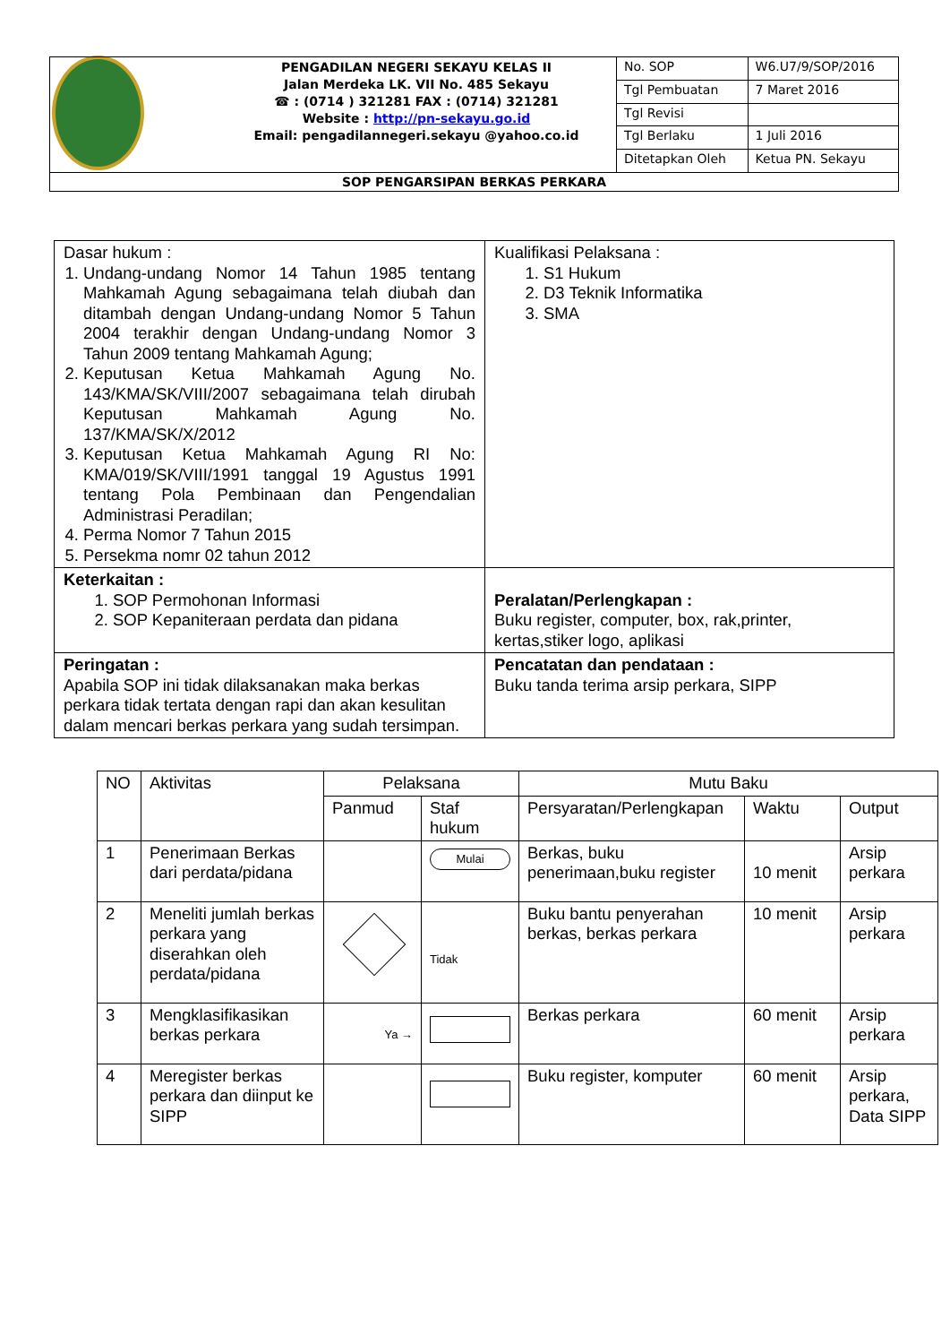| | PENGADILAN NEGERI SEKAYU KELAS II Jalan Merdeka LK. VII No. 485 Sekayu ☎ : (0714 ) 321281 FAX : (0714) 321281 Website : http://pn-sekayu.go.id Email: pengadilannegeri.sekayu @yahoo.co.id | No. SOP | W6.U7/9/SOP/2016 |
| | | Tgl Pembuatan | 7 Maret 2016 |
| | | Tgl Revisi | |
| | | Tgl Berlaku | 1 Juli 2016 |
| | | Ditetapkan Oleh | Ketua PN. Sekayu |
| SOP PENGARSIPAN BERKAS PERKARA | | | |
| Dasar hukum : 1. Undang-undang Nomor 14 Tahun 1985 tentang Mahkamah Agung sebagaimana telah diubah dan ditambah dengan Undang-undang Nomor 5 Tahun 2004 terakhir dengan Undang-undang Nomor 3 Tahun 2009 tentang Mahkamah Agung; 2. Keputusan Ketua Mahkamah Agung No. 143/KMA/SK/VIII/2007 sebagaimana telah dirubah Keputusan Mahkamah Agung No. 137/KMA/SK/X/2012 3. Keputusan Ketua Mahkamah Agung RI No: KMA/019/SK/VIII/1991 tanggal 19 Agustus 1991 tentang Pola Pembinaan dan Pengendalian Administrasi Peradilan; 4. Perma Nomor 7 Tahun 2015 5. Persekma nomr 02 tahun 2012 | Kualifikasi Pelaksana : 1. S1 Hukum 2. D3 Teknik Informatika 3. SMA |
| Keterkaitan : 1. SOP Permohonan Informasi 2. SOP Kepaniteraan perdata dan pidana | Peralatan/Perlengkapan : Buku register, computer, box, rak,printer, kertas,stiker logo, aplikasi |
| Peringatan : Apabila SOP ini tidak dilaksanakan maka berkas perkara tidak tertata dengan rapi dan akan kesulitan dalam mencari berkas perkara yang sudah tersimpan. | Pencatatan dan pendataan : Buku tanda terima arsip perkara, SIPP |
| NO | Aktivitas | Pelaksana | | Mutu Baku | | |
| --- | --- | --- | --- | --- | --- | --- |
| | | Panmud | Staf hukum | Persyaratan/Perlengkapan | Waktu | Output |
| 1 | Penerimaan Berkas dari perdata/pidana | | Mulai | Berkas, buku penerimaan,buku register | 10 menit | Arsip perkara |
| 2 | Meneliti jumlah berkas perkara yang diserahkan oleh perdata/pidana | | Tidak | Buku bantu penyerahan berkas, berkas perkara | 10 menit | Arsip perkara |
| 3 | Mengklasifikasikan berkas perkara | Ya → | | Berkas perkara | 60 menit | Arsip perkara |
| 4 | Meregister berkas perkara dan diinput ke SIPP | | | Buku register, komputer | 60 menit | Arsip perkara, Data SIPP |